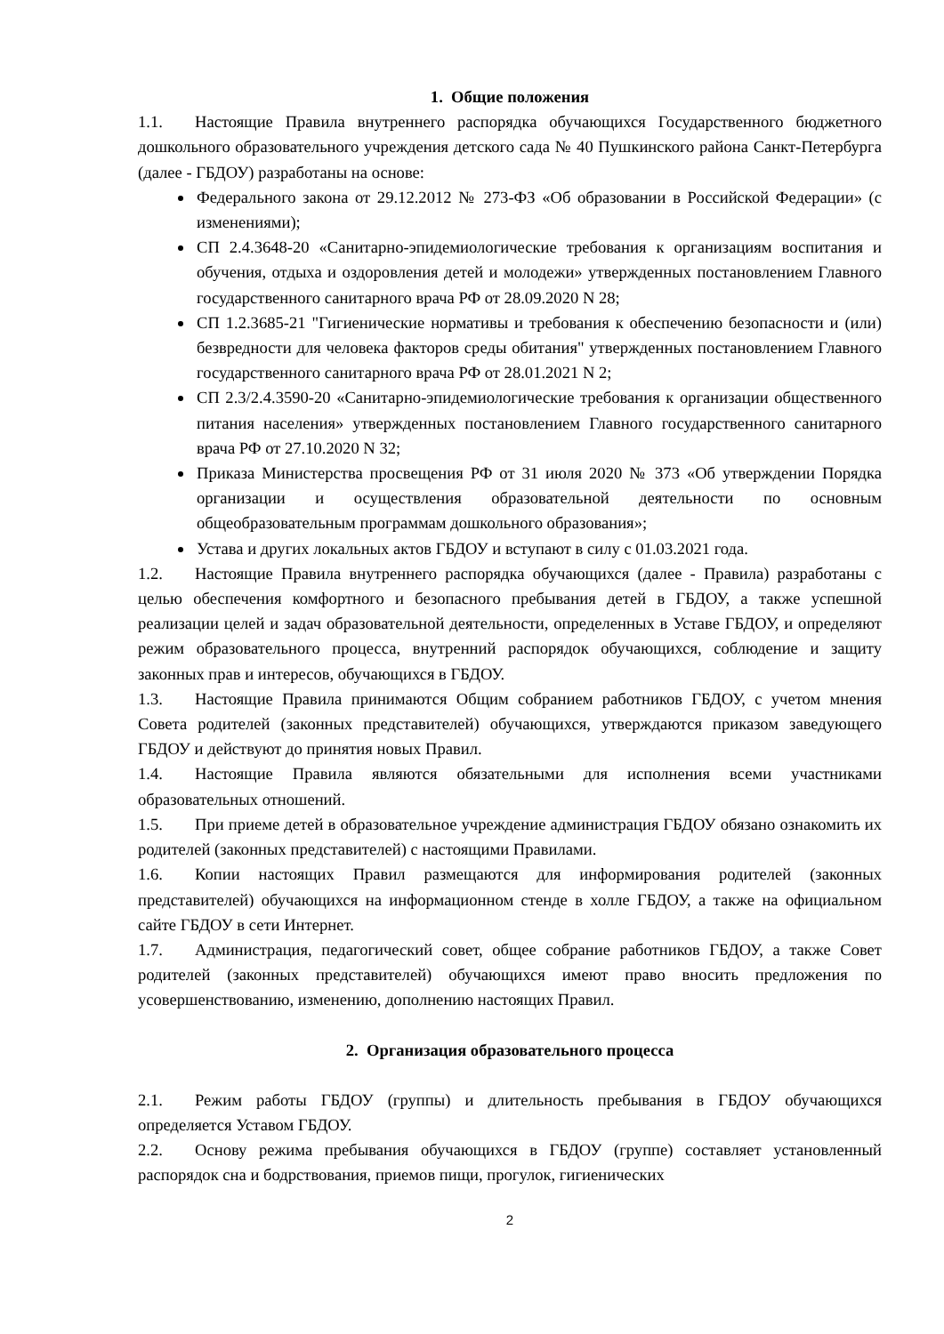1. Общие положения
1.1. Настоящие Правила внутреннего распорядка обучающихся Государственного бюджетного дошкольного образовательного учреждения детского сада № 40 Пушкинского района Санкт-Петербурга (далее - ГБДОУ) разработаны на основе:
Федерального закона от 29.12.2012 № 273-ФЗ «Об образовании в Российской Федерации» (с изменениями);
СП 2.4.3648-20 «Санитарно-эпидемиологические требования к организациям воспитания и обучения, отдыха и оздоровления детей и молодежи» утвержденных постановлением Главного государственного санитарного врача РФ от 28.09.2020 N 28;
СП 1.2.3685-21 "Гигиенические нормативы и требования к обеспечению безопасности и (или) безвредности для человека факторов среды обитания" утвержденных постановлением Главного государственного санитарного врача РФ от 28.01.2021 N 2;
СП 2.3/2.4.3590-20 «Санитарно-эпидемиологические требования к организации общественного питания населения» утвержденных постановлением Главного государственного санитарного врача РФ от 27.10.2020 N 32;
Приказа Министерства просвещения РФ от 31 июля 2020 № 373 «Об утверждении Порядка организации и осуществления образовательной деятельности по основным общеобразовательным программам дошкольного образования»;
Устава и других локальных актов ГБДОУ и вступают в силу с 01.03.2021 года.
1.2. Настоящие Правила внутреннего распорядка обучающихся (далее - Правила) разработаны с целью обеспечения комфортного и безопасного пребывания детей в ГБДОУ, а также успешной реализации целей и задач образовательной деятельности, определенных в Уставе ГБДОУ, и определяют режим образовательного процесса, внутренний распорядок обучающихся, соблюдение и защиту законных прав и интересов, обучающихся в ГБДОУ.
1.3. Настоящие Правила принимаются Общим собранием работников ГБДОУ, с учетом мнения Совета родителей (законных представителей) обучающихся, утверждаются приказом заведующего ГБДОУ и действуют до принятия новых Правил.
1.4. Настоящие Правила являются обязательными для исполнения всеми участниками образовательных отношений.
1.5. При приеме детей в образовательное учреждение администрация ГБДОУ обязано ознакомить их родителей (законных представителей) с настоящими Правилами.
1.6. Копии настоящих Правил размещаются для информирования родителей (законных представителей) обучающихся на информационном стенде в холле ГБДОУ, а также на официальном сайте ГБДОУ в сети Интернет.
1.7. Администрация, педагогический совет, общее собрание работников ГБДОУ, а также Совет родителей (законных представителей) обучающихся имеют право вносить предложения по усовершенствованию, изменению, дополнению настоящих Правил.
2. Организация образовательного процесса
2.1. Режим работы ГБДОУ (группы) и длительность пребывания в ГБДОУ обучающихся определяется Уставом ГБДОУ.
2.2. Основу режима пребывания обучающихся в ГБДОУ (группе) составляет установленный распорядок сна и бодрствования, приемов пищи, прогулок, гигиенических
2